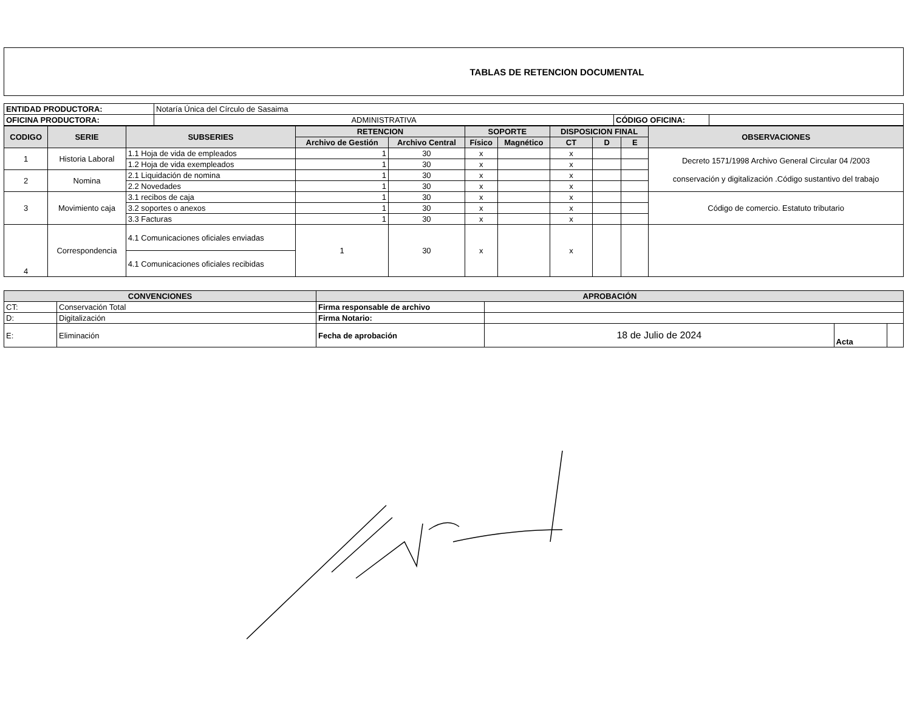TABLAS DE RETENCION DOCUMENTAL
| ENTIDAD PRODUCTORA: | Notaría Única del Círculo de Sasaima | | |
| OFICINA PRODUCTORA: | ADMINISTRATIVA | CÓDIGO OFICINA: | |
| CODIGO | SERIE | SUBSERIES | RETENCION | | SOPORTE | | DISPOSICION FINAL | | | OBSERVACIONES |
| --- | --- | --- | --- | --- | --- | --- | --- | --- | --- | --- |
| | | | Archivo de Gestión | Archivo Central | Físico | Magnético | CT | D | E | |
| 1 | Historia Laboral | 1.1 Hoja de vida de empleados | 1 | 30 | x | | x | | | Decreto 1571/1998 Archivo General Circular 04 /2003 conservación y digitalización .Código sustantivo del trabajo |
| | | 1.2 Hoja de vida exempleados | 1 | 30 | x | | x | | | |
| 2 | Nomina | 2.1 Liquidación de nomina | 1 | 30 | x | | x | | | |
| | | 2.2 Novedades | 1 | 30 | x | | x | | | |
| 3 | Movimiento caja | 3.1 recibos de caja | 1 | 30 | x | | x | | | Código de comercio. Estatuto tributario |
| | | 3.2 soportes o anexos | 1 | 30 | x | | x | | | |
| | | 3.3 Facturas | 1 | 30 | x | | x | | | |
| 4 | Correspondencia | 4.1 Comunicaciones oficiales enviadas | 1 | 30 | x | | x | | | |
| | | 4.1 Comunicaciones oficiales recibidas | | | | | | | | |
| CONVENCIONES | | APROBACIÓN | | | |
| --- | --- | --- | --- | --- | --- |
| CT: | Conservación Total | Firma responsable de archivo | | | |
| D: | Digitalización | Firma Notario: | | | |
| E: | Eliminación | Fecha de aprobación | 18 de Julio de 2024 | Acta | |